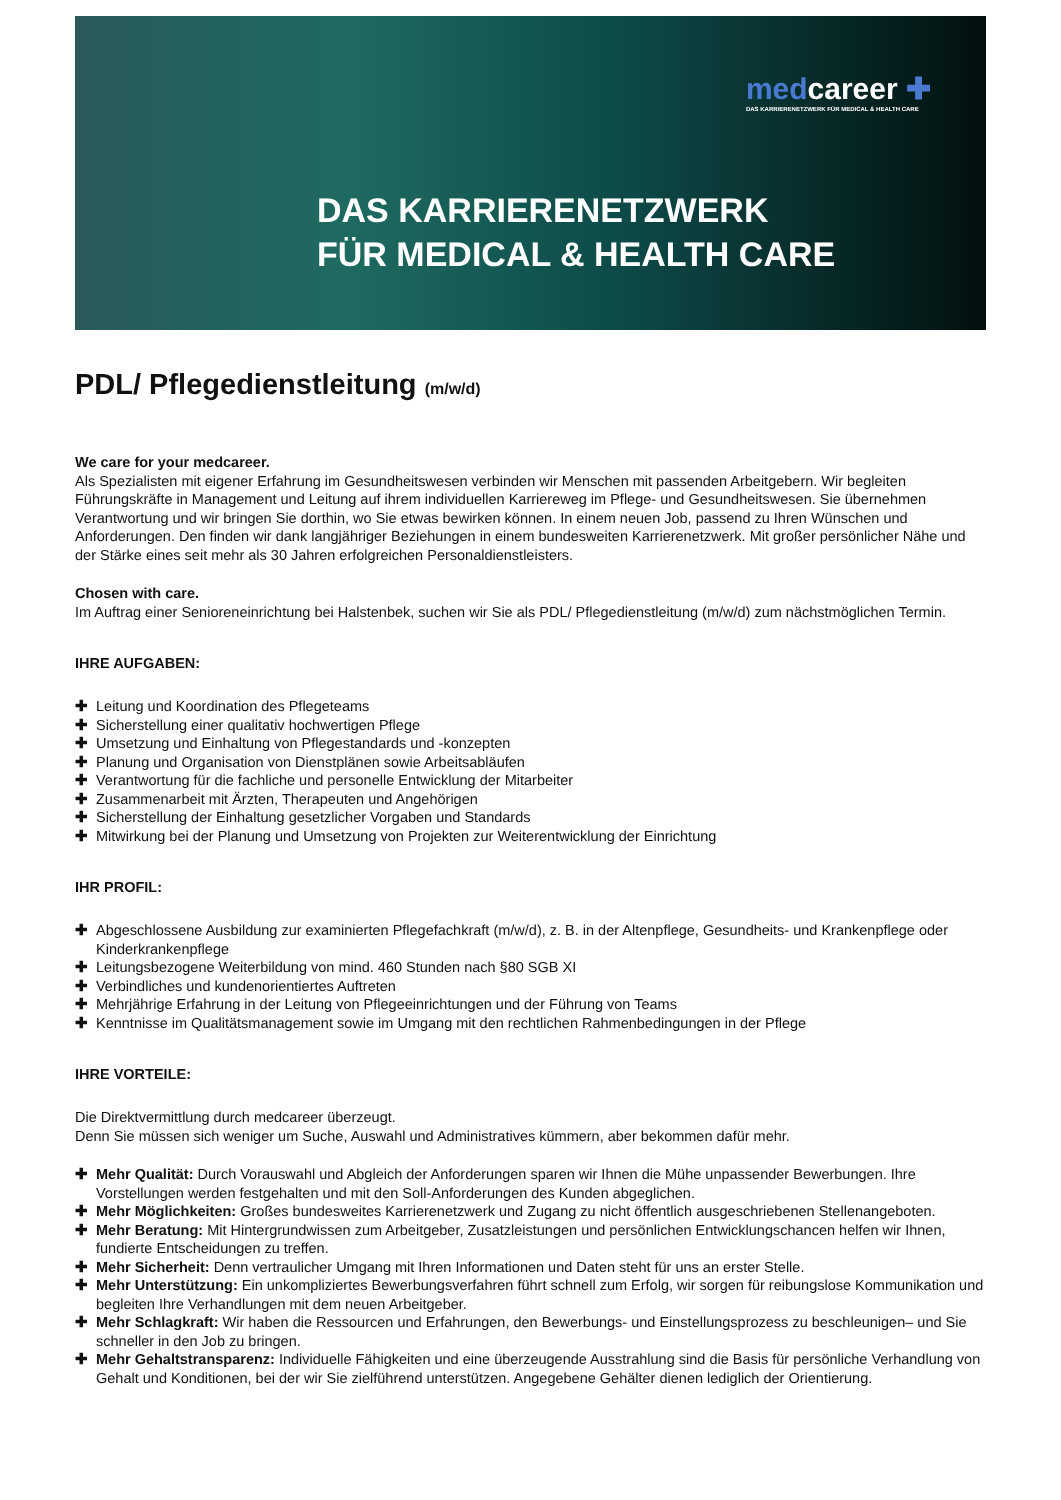medcareer ✚
DAS KARRIERENETZWERK FÜR MEDICAL & HEALTH CARE
DAS KARRIERENETZWERK
FÜR MEDICAL & HEALTH CARE
PDL/ Pflegedienstleitung (m/w/d)
We care for your medcareer.
Als Spezialisten mit eigener Erfahrung im Gesundheitswesen verbinden wir Menschen mit passenden Arbeitgebern. Wir begleiten Führungskräfte in Management und Leitung auf ihrem individuellen Karriereweg im Pflege- und Gesundheitswesen. Sie übernehmen Verantwortung und wir bringen Sie dorthin, wo Sie etwas bewirken können. In einem neuen Job, passend zu Ihren Wünschen und Anforderungen. Den finden wir dank langjähriger Beziehungen in einem bundesweiten Karrierenetzwerk. Mit großer persönlicher Nähe und der Stärke eines seit mehr als 30 Jahren erfolgreichen Personaldienstleisters.
Chosen with care.
Im Auftrag einer Senioreneinrichtung bei Halstenbek, suchen wir Sie als PDL/ Pflegedienstleitung (m/w/d) zum nächstmöglichen Termin.
IHRE AUFGABEN:
✚ Leitung und Koordination des Pflegeteams
✚ Sicherstellung einer qualitativ hochwertigen Pflege
✚ Umsetzung und Einhaltung von Pflegestandards und -konzepten
✚ Planung und Organisation von Dienstplänen sowie Arbeitsabläufen
✚ Verantwortung für die fachliche und personelle Entwicklung der Mitarbeiter
✚ Zusammenarbeit mit Ärzten, Therapeuten und Angehörigen
✚ Sicherstellung der Einhaltung gesetzlicher Vorgaben und Standards
✚ Mitwirkung bei der Planung und Umsetzung von Projekten zur Weiterentwicklung der Einrichtung
IHR PROFIL:
✚ Abgeschlossene Ausbildung zur examinierten Pflegefachkraft (m/w/d), z. B. in der Altenpflege, Gesundheits- und Krankenpflege oder Kinderkrankenpflege
✚ Leitungsbezogene Weiterbildung von mind. 460 Stunden nach §80 SGB XI
✚ Verbindliches und kundenorientiertes Auftreten
✚ Mehrjährige Erfahrung in der Leitung von Pflegeeinrichtungen und der Führung von Teams
✚ Kenntnisse im Qualitätsmanagement sowie im Umgang mit den rechtlichen Rahmenbedingungen in der Pflege
IHRE VORTEILE:
Die Direktvermittlung durch medcareer überzeugt.
Denn Sie müssen sich weniger um Suche, Auswahl und Administratives kümmern, aber bekommen dafür mehr.
✚ Mehr Qualität: Durch Vorauswahl und Abgleich der Anforderungen sparen wir Ihnen die Mühe unpassender Bewerbungen. Ihre Vorstellungen werden festgehalten und mit den Soll-Anforderungen des Kunden abgeglichen.
✚ Mehr Möglichkeiten: Großes bundesweites Karrierenetzwerk und Zugang zu nicht öffentlich ausgeschriebenen Stellenangeboten.
✚ Mehr Beratung: Mit Hintergrundwissen zum Arbeitgeber, Zusatzleistungen und persönlichen Entwicklungschancen helfen wir Ihnen, fundierte Entscheidungen zu treffen.
✚ Mehr Sicherheit: Denn vertraulicher Umgang mit Ihren Informationen und Daten steht für uns an erster Stelle.
✚ Mehr Unterstützung: Ein unkompliziertes Bewerbungsverfahren führt schnell zum Erfolg, wir sorgen für reibungslose Kommunikation und begleiten Ihre Verhandlungen mit dem neuen Arbeitgeber.
✚ Mehr Schlagkraft: Wir haben die Ressourcen und Erfahrungen, den Bewerbungs- und Einstellungsprozess zu beschleunigen– und Sie schneller in den Job zu bringen.
✚ Mehr Gehaltstransparenz: Individuelle Fähigkeiten und eine überzeugende Ausstrahlung sind die Basis für persönliche Verhandlung von Gehalt und Konditionen, bei der wir Sie zielführend unterstützen. Angegebene Gehälter dienen lediglich der Orientierung.